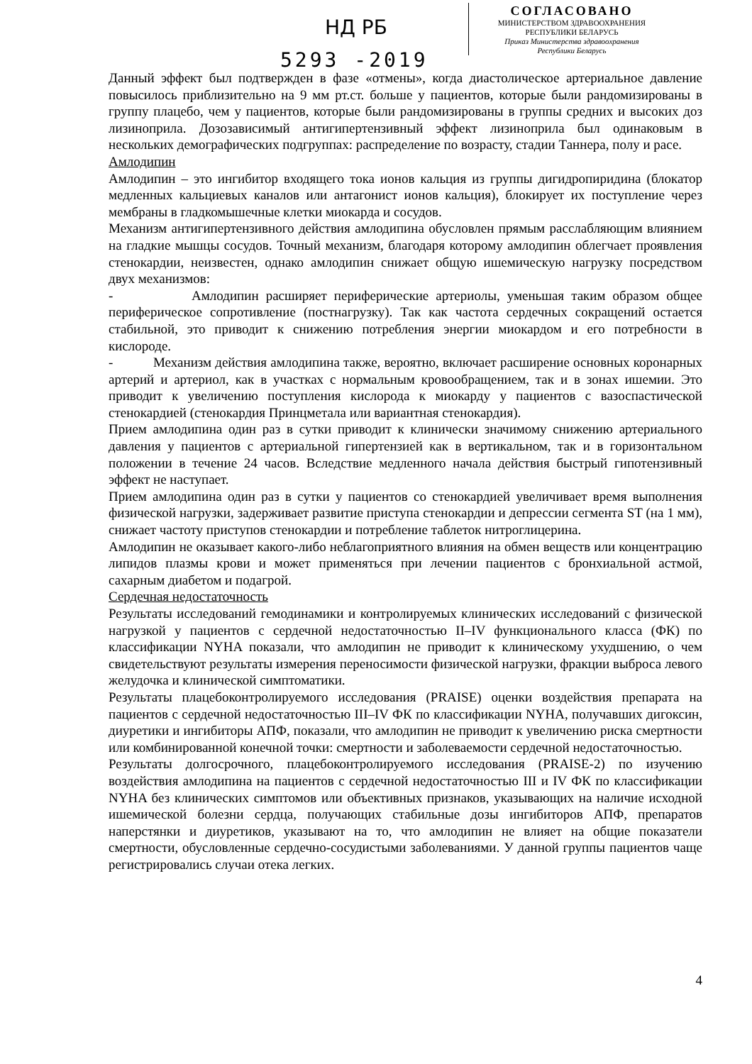НД РБ
5293 -2019
СОГЛАСОВАНО
МИНИСТЕРСТВОМ ЗДРАВООХРАНЕНИЯ
РЕСПУБЛИКИ БЕЛАРУСЬ
Приказ Министерства здравоохранения
Республики Беларусь
Данный эффект был подтвержден в фазе «отмены», когда диастолическое артериальное давление повысилось приблизительно на 9 мм рт.ст. больше у пациентов, которые были рандомизированы в группу плацебо, чем у пациентов, которые были рандомизированы в группы средних и высоких доз лизиноприла. Дозозависимый антигипертензивный эффект лизиноприла был одинаковым в нескольких демографических подгруппах: распределение по возрасту, стадии Таннера, полу и расе.
Амлодипин
Амлодипин – это ингибитор входящего тока ионов кальция из группы дигидропиридина (блокатор медленных кальциевых каналов или антагонист ионов кальция), блокирует их поступление через мембраны в гладкомышечные клетки миокарда и сосудов.
Механизм антигипертензивного действия амлодипина обусловлен прямым расслабляющим влиянием на гладкие мышцы сосудов. Точный механизм, благодаря которому амлодипин облегчает проявления стенокардии, неизвестен, однако амлодипин снижает общую ишемическую нагрузку посредством двух механизмов:
- Амлодипин расширяет периферические артериолы, уменьшая таким образом общее периферическое сопротивление (постнагрузку). Так как частота сердечных сокращений остается стабильной, это приводит к снижению потребления энергии миокардом и его потребности в кислороде.
- Механизм действия амлодипина также, вероятно, включает расширение основных коронарных артерий и артериол, как в участках с нормальным кровообращением, так и в зонах ишемии. Это приводит к увеличению поступления кислорода к миокарду у пациентов с вазоспастической стенокардией (стенокардия Принцметала или вариантная стенокардия).
Прием амлодипина один раз в сутки приводит к клинически значимому снижению артериального давления у пациентов с артериальной гипертензией как в вертикальном, так и в горизонтальном положении в течение 24 часов. Вследствие медленного начала действия быстрый гипотензивный эффект не наступает.
Прием амлодипина один раз в сутки у пациентов со стенокардией увеличивает время выполнения физической нагрузки, задерживает развитие приступа стенокардии и депрессии сегмента ST (на 1 мм), снижает частоту приступов стенокардии и потребление таблеток нитроглицерина.
Амлодипин не оказывает какого-либо неблагоприятного влияния на обмен веществ или концентрацию липидов плазмы крови и может применяться при лечении пациентов с бронхиальной астмой, сахарным диабетом и подагрой.
Сердечная недостаточность
Результаты исследований гемодинамики и контролируемых клинических исследований с физической нагрузкой у пациентов с сердечной недостаточностью II–IV функционального класса (ФК) по классификации NYHA показали, что амлодипин не приводит к клиническому ухудшению, о чем свидетельствуют результаты измерения переносимости физической нагрузки, фракции выброса левого желудочка и клинической симптоматики.
Результаты плацебоконтролируемого исследования (PRAISE) оценки воздействия препарата на пациентов с сердечной недостаточностью III–IV ФК по классификации NYHA, получавших дигоксин, диуретики и ингибиторы АПФ, показали, что амлодипин не приводит к увеличению риска смертности или комбинированной конечной точки: смертности и заболеваемости сердечной недостаточностью.
Результаты долгосрочного, плацебоконтролируемого исследования (PRAISE-2) по изучению воздействия амлодипина на пациентов с сердечной недостаточностью III и IV ФК по классификации NYHA без клинических симптомов или объективных признаков, указывающих на наличие исходной ишемической болезни сердца, получающих стабильные дозы ингибиторов АПФ, препаратов наперстянки и диуретиков, указывают на то, что амлодипин не влияет на общие показатели смертности, обусловленные сердечно-сосудистыми заболеваниями. У данной группы пациентов чаще регистрировались случаи отека легких.
4